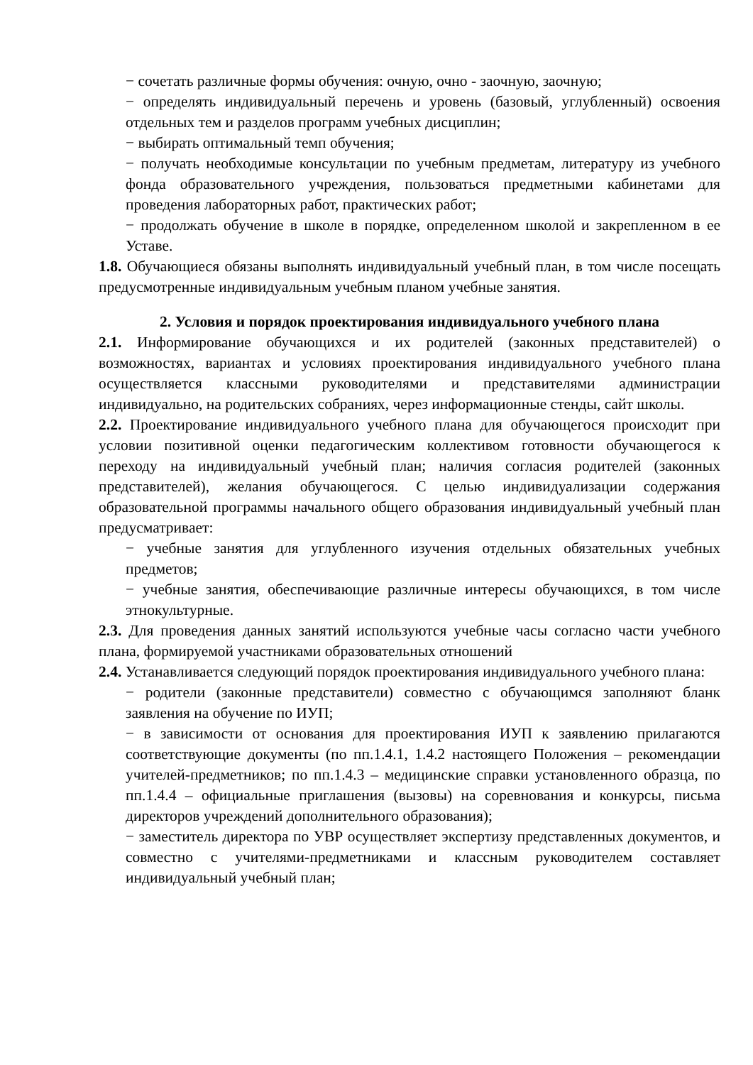− сочетать различные формы обучения: очную, очно - заочную, заочную;
− определять индивидуальный перечень и уровень (базовый, углубленный) освоения отдельных тем и разделов программ учебных дисциплин;
− выбирать оптимальный темп обучения;
− получать необходимые консультации по учебным предметам, литературу из учебного фонда образовательного учреждения, пользоваться предметными кабинетами для проведения лабораторных работ, практических работ;
− продолжать обучение в школе в порядке, определенном школой и закрепленном в ее Уставе.
1.8. Обучающиеся обязаны выполнять индивидуальный учебный план, в том числе посещать предусмотренные индивидуальным учебным планом учебные занятия.
2. Условия и порядок проектирования индивидуального учебного плана
2.1. Информирование обучающихся и их родителей (законных представителей) о возможностях, вариантах и условиях проектирования индивидуального учебного плана осуществляется классными руководителями и представителями администрации индивидуально, на родительских собраниях, через информационные стенды, сайт школы.
2.2. Проектирование индивидуального учебного плана для обучающегося происходит при условии позитивной оценки педагогическим коллективом готовности обучающегося к переходу на индивидуальный учебный план; наличия согласия родителей (законных представителей), желания обучающегося. С целью индивидуализации содержания образовательной программы начального общего образования индивидуальный учебный план предусматривает:
− учебные занятия для углубленного изучения отдельных обязательных учебных предметов;
− учебные занятия, обеспечивающие различные интересы обучающихся, в том числе этнокультурные.
2.3. Для проведения данных занятий используются учебные часы согласно части учебного плана, формируемой участниками образовательных отношений
2.4. Устанавливается следующий порядок проектирования индивидуального учебного плана:
− родители (законные представители) совместно с обучающимся заполняют бланк заявления на обучение по ИУП;
− в зависимости от основания для проектирования ИУП к заявлению прилагаются соответствующие документы (по пп.1.4.1, 1.4.2 настоящего Положения – рекомендации учителей-предметников; по пп.1.4.3 – медицинские справки установленного образца, по пп.1.4.4 – официальные приглашения (вызовы) на соревнования и конкурсы, письма директоров учреждений дополнительного образования);
− заместитель директора по УВР осуществляет экспертизу представленных документов, и совместно с учителями-предметниками и классным руководителем составляет индивидуальный учебный план;